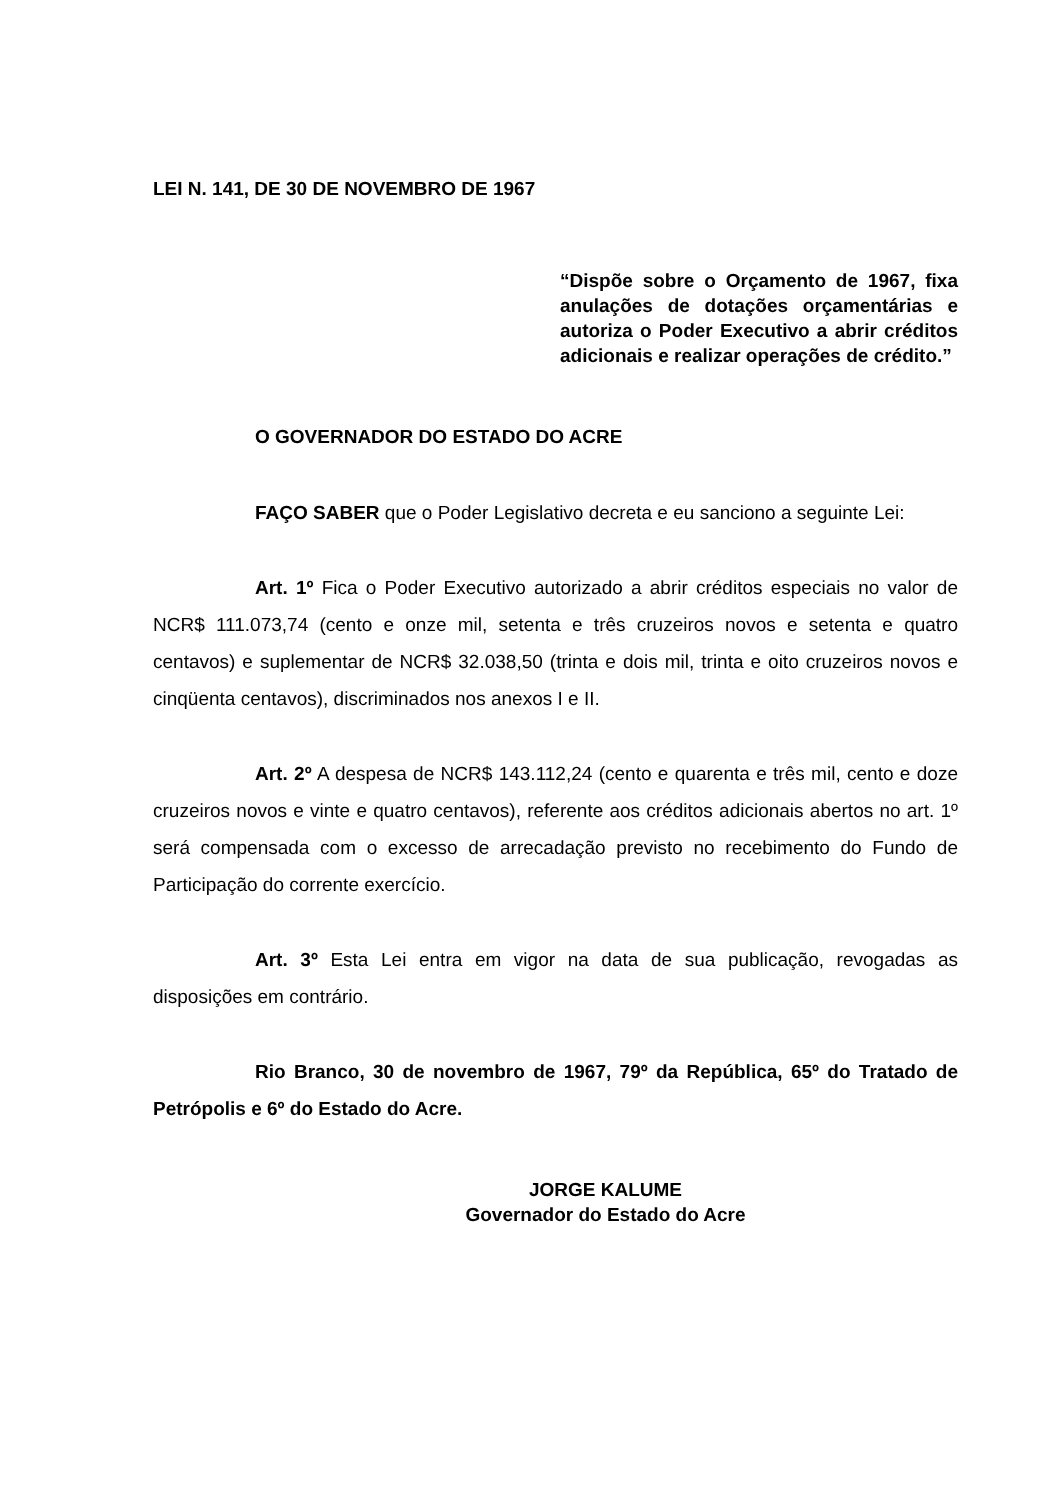LEI N. 141, DE 30 DE NOVEMBRO DE 1967
“Dispõe sobre o Orçamento de 1967, fixa anulações de dotações orçamentárias e autoriza o Poder Executivo a abrir créditos adicionais e realizar operações de crédito.”
O GOVERNADOR DO ESTADO DO ACRE
FAÇO SABER que o Poder Legislativo decreta e eu sanciono a seguinte Lei:
Art. 1º Fica o Poder Executivo autorizado a abrir créditos especiais no valor de NCR$ 111.073,74 (cento e onze mil, setenta e três cruzeiros novos e setenta e quatro centavos) e suplementar de NCR$ 32.038,50 (trinta e dois mil, trinta e oito cruzeiros novos e cinqüenta centavos), discriminados nos anexos I e II.
Art. 2º A despesa de NCR$ 143.112,24 (cento e quarenta e três mil, cento e doze cruzeiros novos e vinte e quatro centavos), referente aos créditos adicionais abertos no art. 1º será compensada com o excesso de arrecadação previsto no recebimento do Fundo de Participação do corrente exercício.
Art. 3º Esta Lei entra em vigor na data de sua publicação, revogadas as disposições em contrário.
Rio Branco, 30 de novembro de 1967, 79º da República, 65º do Tratado de Petrópolis e 6º do Estado do Acre.
JORGE KALUME
Governador do Estado do Acre